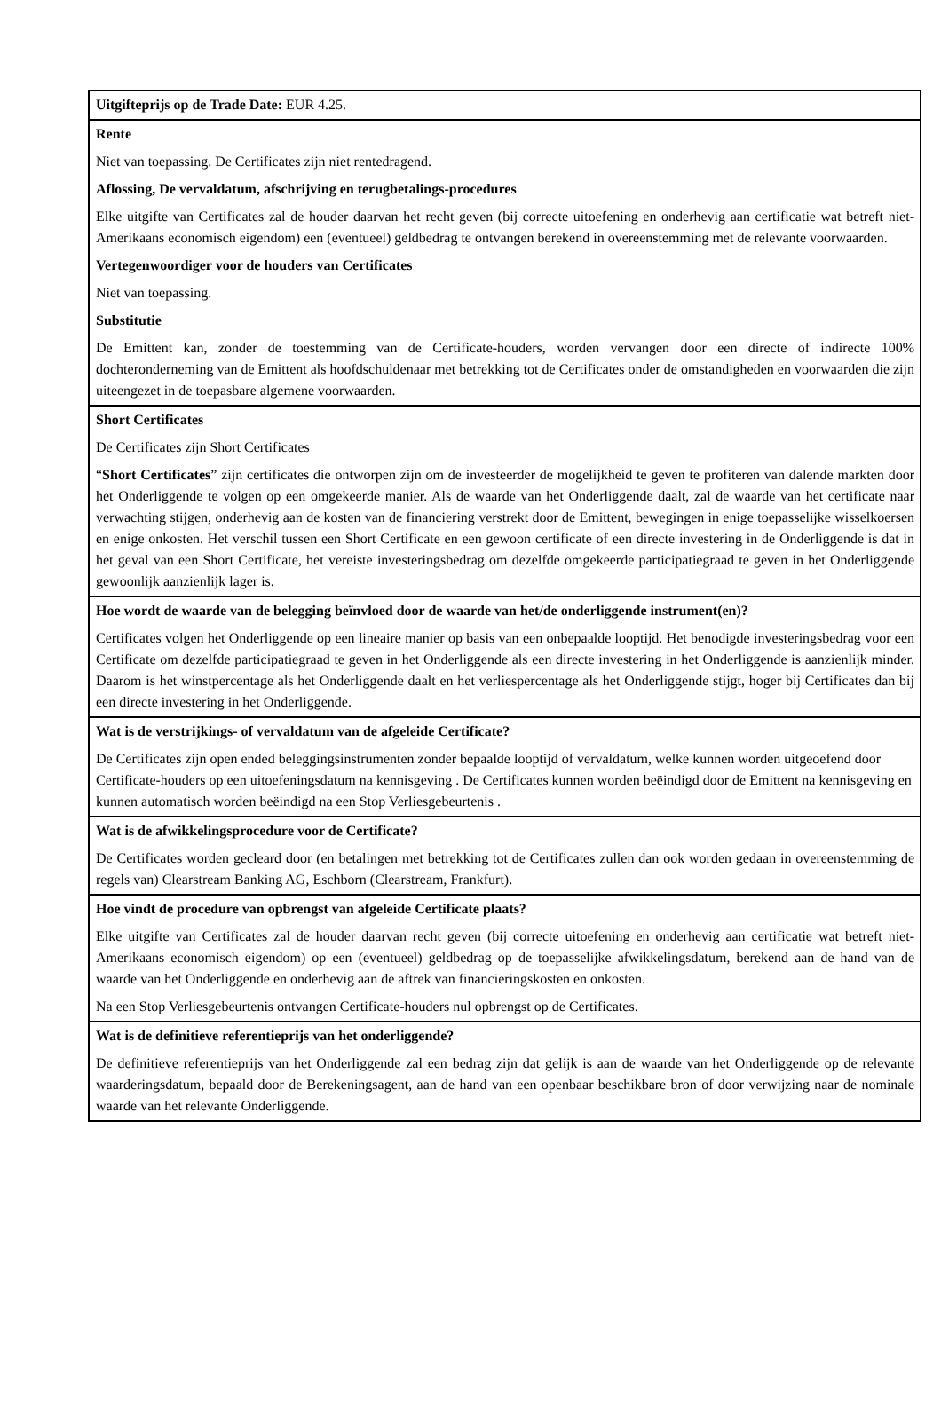| Uitgifteprijs op de Trade Date: EUR 4.25. |
| Rente Niet van toepassing. De Certificates zijn niet rentedragend. Aflossing, De vervaldatum, afschrijving en terugbetalings-procedures Elke uitgifte van Certificates zal de houder daarvan het recht geven (bij correcte uitoefening en onderhevig aan certificatie wat betreft niet-Amerikaans economisch eigendom) een (eventueel) geldbedrag te ontvangen berekend in overeenstemming met de relevante voorwaarden. Vertegenwoordiger voor de houders van Certificates Niet van toepassing. Substitutie De Emittent kan, zonder de toestemming van de Certificate-houders, worden vervangen door een directe of indirecte 100% dochteronderneming van de Emittent als hoofdschuldenaar met betrekking tot de Certificates onder de omstandigheden en voorwaarden die zijn uiteengezet in de toepasbare algemene voorwaarden. |
| Short Certificates De Certificates zijn Short Certificates “ Short Certificates ” zijn certificates die ontworpen zijn om de investeerder de mogelijkheid te geven te profiteren van dalende markten door het Onderliggende te volgen op een omgekeerde manier. Als de waarde van het Onderliggende daalt, zal de waarde van het certificate naar verwachting stijgen, onderhevig aan de kosten van de financiering verstrekt door de Emittent, bewegingen in enige toepasselijke wisselkoersen en enige onkosten. Het verschil tussen een Short Certificate en een gewoon certificate of een directe investering in de Onderliggende is dat in het geval van een Short Certificate, het vereiste investeringsbedrag om dezelfde omgekeerde participatiegraad te geven in het Onderliggende gewoonlijk aanzienlijk lager is. |
| Hoe wordt de waarde van de belegging beïnvloed door de waarde van het/de onderliggende instrument(en)? Certificates volgen het Onderliggende op een lineaire manier op basis van een onbepaalde looptijd. Het benodigde investeringsbedrag voor een Certificate om dezelfde participatiegraad te geven in het Onderliggende als een directe investering in het Onderliggende is aanzienlijk minder. Daarom is het winstpercentage als het Onderliggende daalt en het verliespercentage als het Onderliggende stijgt, hoger bij Certificates dan bij een directe investering in het Onderliggende. |
| Wat is de verstrijkings- of vervaldatum van de afgeleide Certificate? De Certificates zijn open ended beleggingsinstrumenten zonder bepaalde looptijd of vervaldatum, welke kunnen worden uitgeoefend door Certificate-houders op een uitoefeningsdatum na kennisgeving . De Certificates kunnen worden beëindigd door de Emittent na kennisgeving en kunnen automatisch worden beëindigd na een Stop Verliesgebeurtenis . |
| Wat is de afwikkelingsprocedure voor de Certificate? De Certificates worden gecleard door (en betalingen met betrekking tot de Certificates zullen dan ook worden gedaan in overeenstemming de regels van) Clearstream Banking AG, Eschborn (Clearstream, Frankfurt). |
| Hoe vindt de procedure van opbrengst van afgeleide Certificate plaats? Elke uitgifte van Certificates zal de houder daarvan recht geven (bij correcte uitoefening en onderhevig aan certificatie wat betreft niet-Amerikaans economisch eigendom) op een (eventueel) geldbedrag op de toepasselijke afwikkelingsdatum, berekend aan de hand van de waarde van het Onderliggende en onderhevig aan de aftrek van financieringskosten en onkosten. Na een Stop Verliesgebeurtenis ontvangen Certificate-houders nul opbrengst op de Certificates. |
| Wat is de definitieve referentieprijs van het onderliggende? De definitieve referentieprijs van het Onderliggende zal een bedrag zijn dat gelijk is aan de waarde van het Onderliggende op de relevante waarderingsdatum, bepaald door de Berekeningsagent, aan de hand van een openbaar beschikbare bron of door verwijzing naar de nominale waarde van het relevante Onderliggende. |